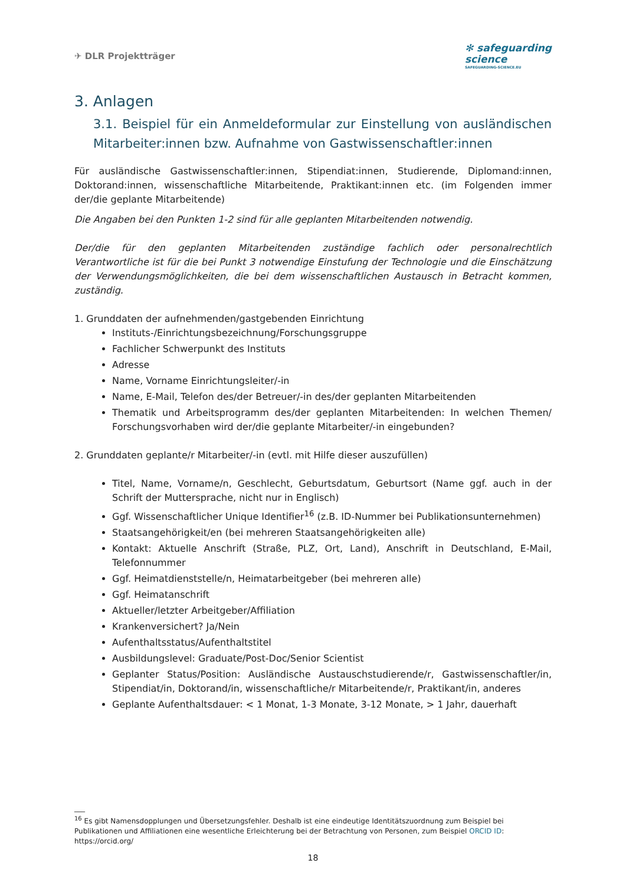✈ DLR Projektträger
✻ safeguarding
science
SAFEGUARDING-SCIENCE.EU
3. Anlagen
3.1. Beispiel für ein Anmeldeformular zur Einstellung von ausländischen Mitarbeiter:innen bzw. Aufnahme von Gastwissenschaftler:innen
Für ausländische Gastwissenschaftler:innen, Stipendiat:innen, Studierende, Diplomand:innen, Doktorand:innen, wissenschaftliche Mitarbeitende, Praktikant:innen etc. (im Folgenden immer der/die geplante Mitarbeitende)
Die Angaben bei den Punkten 1-2 sind für alle geplanten Mitarbeitenden notwendig.
Der/die für den geplanten Mitarbeitenden zuständige fachlich oder personalrechtlich Verantwortliche ist für die bei Punkt 3 notwendige Einstufung der Technologie und die Einschätzung der Verwendungsmöglichkeiten, die bei dem wissenschaftlichen Austausch in Betracht kommen, zuständig.
1. Grunddaten der aufnehmenden/gastgebenden Einrichtung
Instituts-/Einrichtungsbezeichnung/Forschungsgruppe
Fachlicher Schwerpunkt des Instituts
Adresse
Name, Vorname Einrichtungsleiter/-in
Name, E-Mail, Telefon des/der Betreuer/-in des/der geplanten Mitarbeitenden
Thematik und Arbeitsprogramm des/der geplanten Mitarbeitenden: In welchen Themen/ Forschungsvorhaben wird der/die geplante Mitarbeiter/-in eingebunden?
2. Grunddaten geplante/r Mitarbeiter/-in (evtl. mit Hilfe dieser auszufüllen)
Titel, Name, Vorname/n, Geschlecht, Geburtsdatum, Geburtsort (Name ggf. auch in der Schrift der Muttersprache, nicht nur in Englisch)
Ggf. Wissenschaftlicher Unique Identifier<sup>16</sup> (z.B. ID-Nummer bei Publikationsunternehmen)
Staatsangehörigkeit/en (bei mehreren Staatsangehörigkeiten alle)
Kontakt: Aktuelle Anschrift (Straße, PLZ, Ort, Land), Anschrift in Deutschland, E-Mail, Telefonnummer
Ggf. Heimatdienststelle/n, Heimatarbeitgeber (bei mehreren alle)
Ggf. Heimatanschrift
Aktueller/letzter Arbeitgeber/Affiliation
Krankenversichert? Ja/Nein
Aufenthaltsstatus/Aufenthaltstitel
Ausbildungslevel: Graduate/Post-Doc/Senior Scientist
Geplanter Status/Position: Ausländische Austauschstudierende/r, Gastwissenschaftler/in, Stipendiat/in, Doktorand/in, wissenschaftliche/r Mitarbeitende/r, Praktikant/in, anderes
Geplante Aufenthaltsdauer: < 1 Monat, 1-3 Monate, 3-12 Monate, > 1 Jahr, dauerhaft
___
<sup>16</sup> Es gibt Namensdopplungen und Übersetzungsfehler. Deshalb ist eine eindeutige Identitätszuordnung zum Beispiel bei Publikationen und Affiliationen eine wesentliche Erleichterung bei der Betrachtung von Personen, zum Beispiel ORCID ID: https://orcid.org/
18